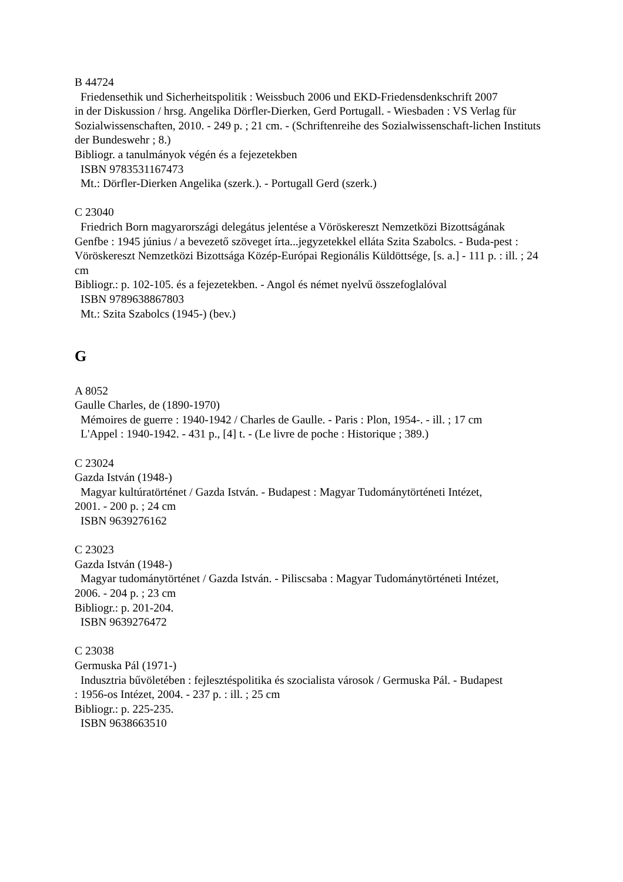B 44724
Friedensethik und Sicherheitspolitik : Weissbuch 2006 und EKD-Friedensdenkschrift 2007
in der Diskussion / hrsg. Angelika Dörfler-Dierken, Gerd Portugall. - Wiesbaden : VS Verlag für Sozialwissenschaften, 2010. - 249 p. ; 21 cm. - (Schriftenreihe des Sozialwissenschaft-lichen Instituts der Bundeswehr ; 8.)
Bibliogr. a tanulmányok végén és a fejezetekben
ISBN 9783531167473
Mt.: Dörfler-Dierken Angelika (szerk.). - Portugall Gerd (szerk.)
C 23040
Friedrich Born magyarországi delegátus jelentése a Vöröskereszt Nemzetközi Bizottságának
Genfbe : 1945 június / a bevezető szöveget írta...jegyzetekkel ellátа Szita Szabolcs. - Buda-pest : Vöröskereszt Nemzetközi Bizottsága Közép-Európai Regionális Küldöttsége, [s. a.] - 111 p. : ill. ; 24 cm
Bibliogr.: p. 102-105. és a fejezetekben. - Angol és német nyelvű összefoglalóval
ISBN 9789638867803
Mt.: Szita Szabolcs (1945-) (bev.)
G
A 8052
Gaulle Charles, de (1890-1970)
Mémoires de guerre : 1940-1942 / Charles de Gaulle. - Paris : Plon, 1954-. - ill. ; 17 cm
L'Appel : 1940-1942. - 431 p., [4] t. - (Le livre de poche : Historique ; 389.)
C 23024
Gazda István (1948-)
Magyar kultúratörténet / Gazda István. - Budapest : Magyar Tudománytörténeti Intézet,
2001. - 200 p. ; 24 cm
ISBN 9639276162
C 23023
Gazda István (1948-)
Magyar tudománytörténet / Gazda István. - Piliscsaba : Magyar Tudománytörténeti Intézet,
2006. - 204 p. ; 23 cm
Bibliogr.: p. 201-204.
ISBN 9639276472
C 23038
Germuska Pál (1971-)
Indusztria bűvöletében : fejlesztéspolitika és szocialista városok / Germuska Pál. - Budapest
: 1956-os Intézet, 2004. - 237 p. : ill. ; 25 cm
Bibliogr.: p. 225-235.
ISBN 9638663510